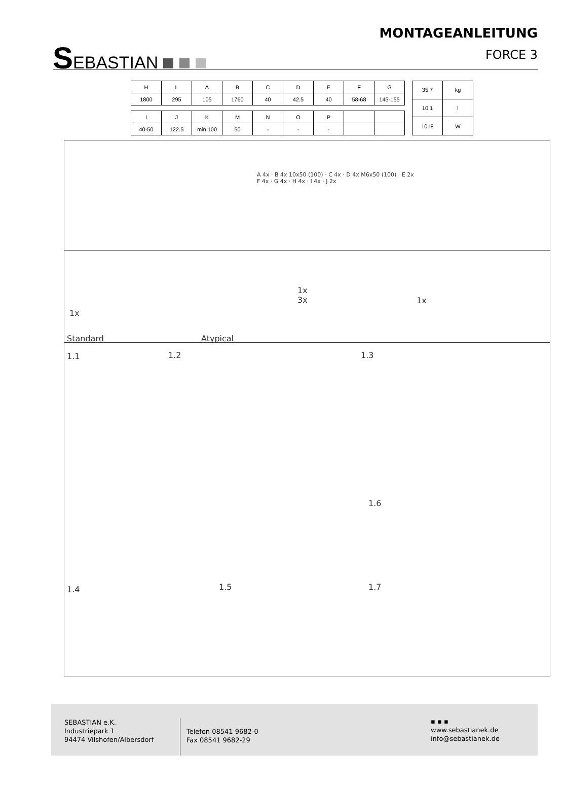SEBASTIAN
MONTAGEANLEITUNG
FORCE 3
| H | L | A | B | C | D | E | F | G |
| --- | --- | --- | --- | --- | --- | --- | --- | --- |
| 1800 | 295 | 105 | 1760 | 40 | 42.5 | 40 | 58-68 | 145-155 |
| I | J | K | M | N | O | P | | |
| --- | --- | --- | --- | --- | --- | --- | --- | --- |
| 40-50 | 122.5 | min.100 | 50 | - | - | - | | |
| 35.7 | kg |
| 10.1 | l |
| 1018 | W |
A 4x · B 4x 10x50 (100) · C 4x · D 4x M6x50 (100) · E 2x
F 4x · G 4x · H 4x · I 4x · J 2x
1x
Standard Atypical
1x
3x
1x
1.1 1.2 1.3
1.6
1.4 1.5 1.7
SEBASTIAN e.K.
Industriepark 1
94474 Vilshofen/Albersdorf
Telefon 08541 9682-0
Fax 08541 9682-29
▪ ▪ ▪
www.sebastianek.de
info@sebastianek.de